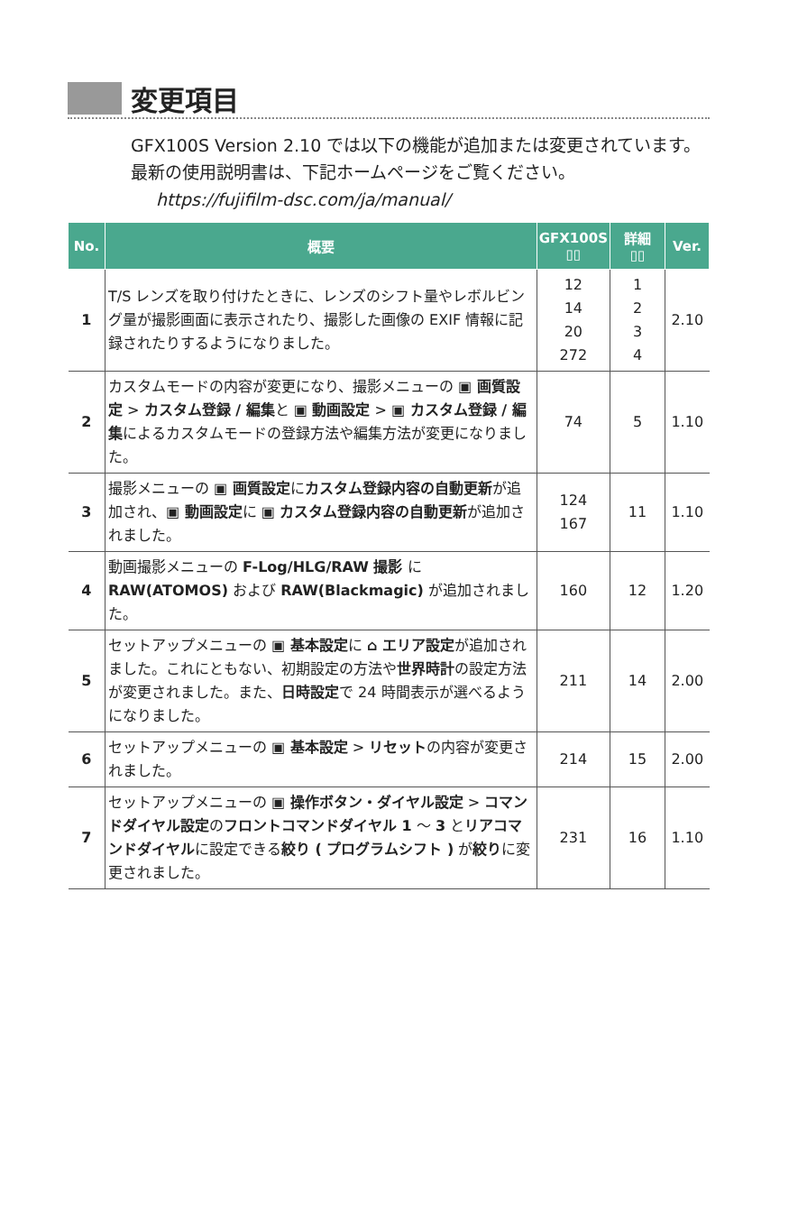変更項目
GFX100S Version 2.10 では以下の機能が追加または変更されています。最新の使用説明書は、下記ホームページをご覧ください。
https://fujifilm-dsc.com/ja/manual/
| No. | 概要 | GFX100S ▯▯ | 詳細 ▯▯ | Ver. |
| --- | --- | --- | --- | --- |
| 1 | T/S レンズを取り付けたときに、レンズのシフト量やレボルビング量が撮影画面に表示されたり、撮影した画像の EXIF 情報に記録されたりするようになりました。 | 12 14 20 272 | 1 2 3 4 | 2.10 |
| 2 | カスタムモードの内容が変更になり、撮影メニューの ▣ 画質設定 > カスタム登録 / 編集 と ▣ 動画設定 > ▣ カスタム登録 / 編集 によるカスタムモードの登録方法や編集方法が変更になりました。 | 74 | 5 | 1.10 |
| 3 | 撮影メニューの ▣ 画質設定 に カスタム登録内容の自動更新 が追加され、 ▣ 動画設定 に ▣ カスタム登録内容の自動更新 が追加されました。 | 124 167 | 11 | 1.10 |
| 4 | 動画撮影メニューの F-Log/HLG/RAW 撮影 に RAW(ATOMOS) および RAW(Blackmagic) が追加されました。 | 160 | 12 | 1.20 |
| 5 | セットアップメニューの ▣ 基本設定 に ⌂ エリア設定 が追加されました。これにともない、初期設定の方法や 世界時計 の設定方法が変更されました。また、 日時設定 で 24 時間表示が選べるようになりました。 | 211 | 14 | 2.00 |
| 6 | セットアップメニューの ▣ 基本設定 > リセット の内容が変更されました。 | 214 | 15 | 2.00 |
| 7 | セットアップメニューの ▣ 操作ボタン・ダイヤル設定 > コマンドダイヤル設定 の フロントコマンドダイヤル 1 ～ 3 と リアコマンドダイヤル に設定できる 絞り ( プログラムシフト ) が 絞り に変更されました。 | 231 | 16 | 1.10 |